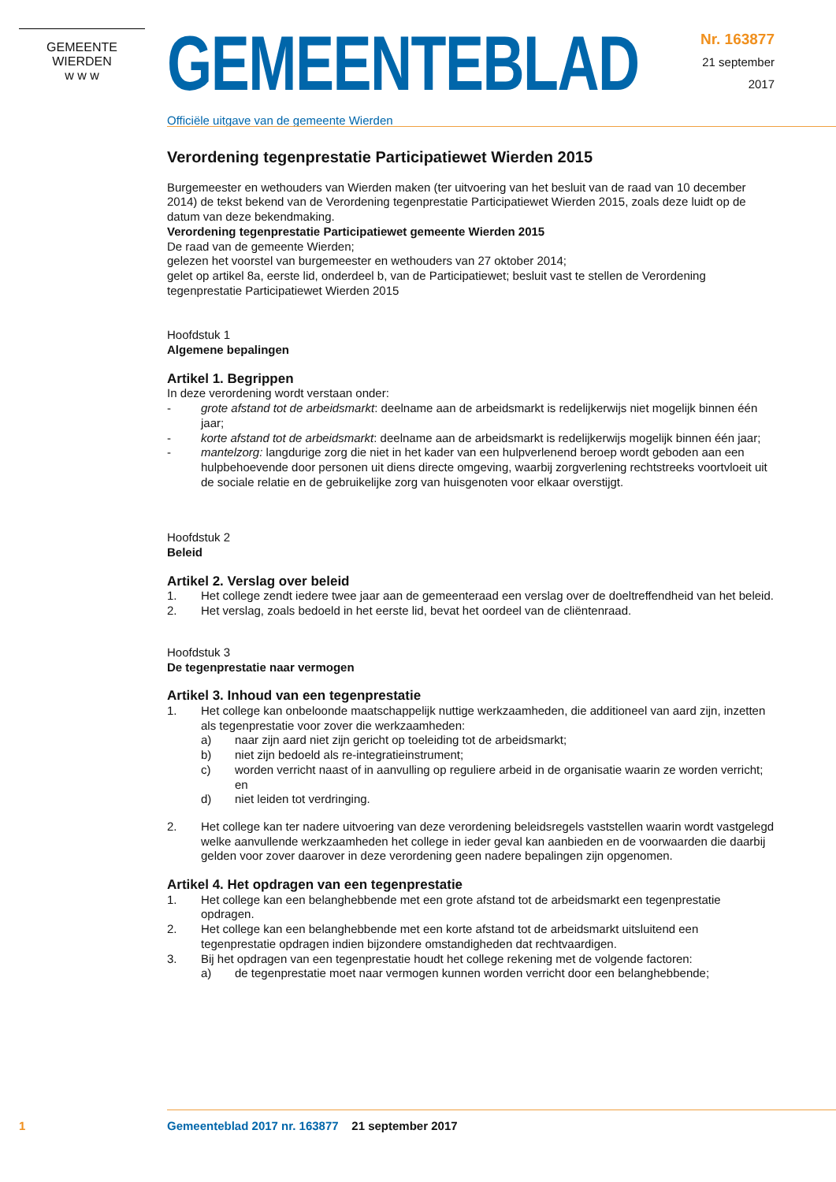GEMEENTE WIERDEN
w w w
GEMEENTEBLAD
Officiële uitgave van de gemeente Wierden
Nr. 163877
21 september
2017
Verordening tegenprestatie Participatiewet Wierden 2015
Burgemeester en wethouders van Wierden maken (ter uitvoering van het besluit van de raad van 10 december 2014) de tekst bekend van de Verordening tegenprestatie Participatiewet Wierden 2015, zoals deze luidt op de datum van deze bekendmaking.
Verordening tegenprestatie Participatiewet gemeente Wierden 2015
De raad van de gemeente Wierden;
gelezen het voorstel van burgemeester en wethouders van 27 oktober 2014;
gelet op artikel 8a, eerste lid, onderdeel b, van de Participatiewet; besluit vast te stellen de Verordening tegenprestatie Participatiewet Wierden 2015
Hoofdstuk 1
Algemene bepalingen
Artikel 1. Begrippen
In deze verordening wordt verstaan onder:
- grote afstand tot de arbeidsmarkt: deelname aan de arbeidsmarkt is redelijkerwijs niet mogelijk binnen één jaar;
- korte afstand tot de arbeidsmarkt: deelname aan de arbeidsmarkt is redelijkerwijs mogelijk binnen één jaar;
- mantelzorg: langdurige zorg die niet in het kader van een hulpverlenend beroep wordt geboden aan een hulpbehoevende door personen uit diens directe omgeving, waarbij zorgverlening rechtstreeks voortvloeit uit de sociale relatie en de gebruikelijke zorg van huisgenoten voor elkaar overstijgt.
Hoofdstuk 2
Beleid
Artikel 2. Verslag over beleid
1. Het college zendt iedere twee jaar aan de gemeenteraad een verslag over de doeltreffendheid van het beleid.
2. Het verslag, zoals bedoeld in het eerste lid, bevat het oordeel van de cliëntenraad.
Hoofdstuk 3
De tegenprestatie naar vermogen
Artikel 3. Inhoud van een tegenprestatie
1. Het college kan onbeloonde maatschappelijk nuttige werkzaamheden, die additioneel van aard zijn, inzetten als tegenprestatie voor zover die werkzaamheden:
a) naar zijn aard niet zijn gericht op toeleiding tot de arbeidsmarkt;
b) niet zijn bedoeld als re-integratieinstrument;
c) worden verricht naast of in aanvulling op reguliere arbeid in de organisatie waarin ze worden verricht; en
d) niet leiden tot verdringing.
2. Het college kan ter nadere uitvoering van deze verordening beleidsregels vaststellen waarin wordt vastgelegd welke aanvullende werkzaamheden het college in ieder geval kan aanbieden en de voorwaarden die daarbij gelden voor zover daarover in deze verordening geen nadere bepalingen zijn opgenomen.
Artikel 4. Het opdragen van een tegenprestatie
1. Het college kan een belanghebbende met een grote afstand tot de arbeidsmarkt een tegenprestatie opdragen.
2. Het college kan een belanghebbende met een korte afstand tot de arbeidsmarkt uitsluitend een tegenprestatie opdragen indien bijzondere omstandigheden dat rechtvaardigen.
3. Bij het opdragen van een tegenprestatie houdt het college rekening met de volgende factoren:
a) de tegenprestatie moet naar vermogen kunnen worden verricht door een belanghebbende;
1 Gemeenteblad 2017 nr. 163877 21 september 2017